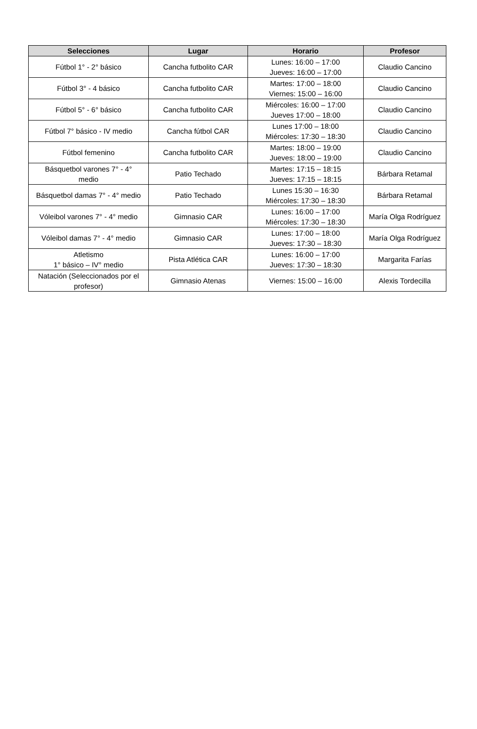| Selecciones | Lugar | Horario | Profesor |
| --- | --- | --- | --- |
| Fútbol 1° - 2° básico | Cancha futbolito CAR | Lunes: 16:00 – 17:00 Jueves: 16:00 – 17:00 | Claudio Cancino |
| Fútbol 3° - 4 básico | Cancha futbolito CAR | Martes: 17:00 – 18:00 Viernes: 15:00 – 16:00 | Claudio Cancino |
| Fútbol 5° - 6° básico | Cancha futbolito CAR | Miércoles: 16:00 – 17:00 Jueves 17:00 – 18:00 | Claudio Cancino |
| Fútbol 7° básico - IV medio | Cancha fútbol CAR | Lunes 17:00 – 18:00 Miércoles: 17:30 – 18:30 | Claudio Cancino |
| Fútbol femenino | Cancha futbolito CAR | Martes: 18:00 – 19:00 Jueves: 18:00 – 19:00 | Claudio Cancino |
| Básquetbol varones 7° - 4° medio | Patio Techado | Martes: 17:15 – 18:15 Jueves: 17:15 – 18:15 | Bárbara Retamal |
| Básquetbol damas 7° - 4° medio | Patio Techado | Lunes 15:30 – 16:30 Miércoles: 17:30 – 18:30 | Bárbara Retamal |
| Vóleibol varones 7° - 4° medio | Gimnasio CAR | Lunes: 16:00 – 17:00 Miércoles: 17:30 – 18:30 | María Olga Rodríguez |
| Vóleibol damas 7° - 4° medio | Gimnasio CAR | Lunes: 17:00 – 18:00 Jueves: 17:30 – 18:30 | María Olga Rodríguez |
| Atletismo 1° básico – IV° medio | Pista Atlética CAR | Lunes: 16:00 – 17:00 Jueves: 17:30 – 18:30 | Margarita Farías |
| Natación (Seleccionados por el profesor) | Gimnasio Atenas | Viernes: 15:00 – 16:00 | Alexis Tordecilla |